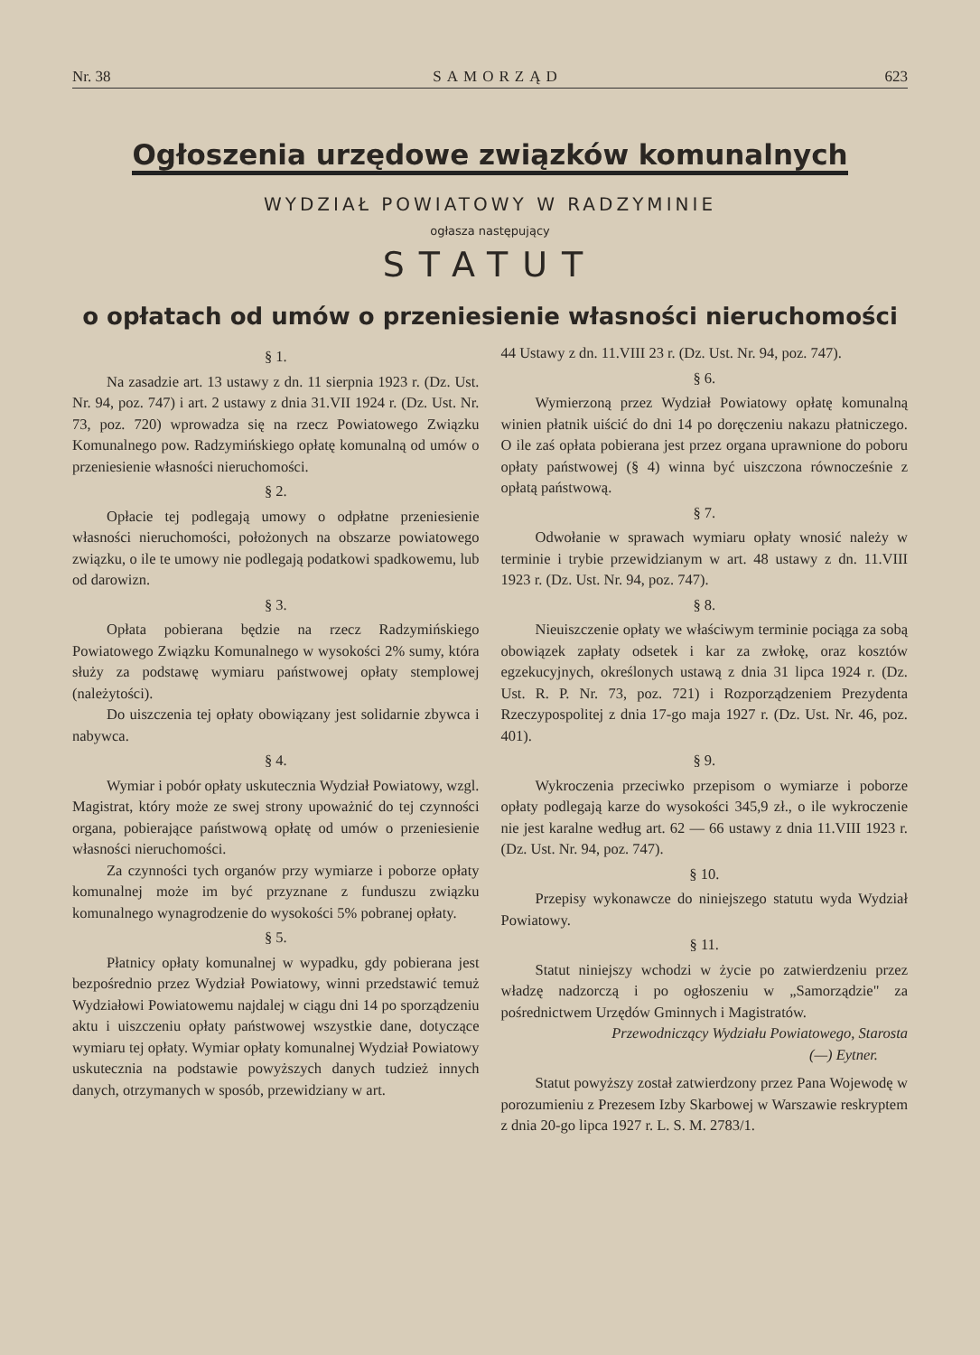Nr. 38 SAMORZĄD 623
Ogłoszenia urzędowe związków komunalnych
WYDZIAŁ POWIATOWY W RADZYMINIE
ogłasza następujący
STATUT
o opłatach od umów o przeniesienie własności nieruchomości
§ 1.
Na zasadzie art. 13 ustawy z dn. 11 sierpnia 1923 r. (Dz. Ust. Nr. 94, poz. 747) i art. 2 ustawy z dnia 31.VII 1924 r. (Dz. Ust. Nr. 73, poz. 720) wprowadza się na rzecz Powiatowego Związku Komunalnego pow. Radzymińskiego opłatę komunalną od umów o przeniesienie własności nieruchomości.
§ 2.
Opłacie tej podlegają umowy o odpłatne przeniesienie własności nieruchomości, położonych na obszarze powiatowego związku, o ile te umowy nie podlegają podatkowi spadkowemu, lub od darowizn.
§ 3.
Opłata pobierana będzie na rzecz Radzymińskiego Powiatowego Związku Komunalnego w wysokości 2% sumy, która służy za podstawę wymiaru państwowej opłaty stemplowej (należytości).
Do uiszczenia tej opłaty obowiązany jest solidarnie zbywca i nabywca.
§ 4.
Wymiar i pobór opłaty uskutecznia Wydział Powiatowy, wzgl. Magistrat, który może ze swej strony upoważnić do tej czynności organa, pobierające państwową opłatę od umów o przeniesienie własności nieruchomości.
Za czynności tych organów przy wymiarze i poborze opłaty komunalnej może im być przyznane z funduszu związku komunalnego wynagrodzenie do wysokości 5% pobranej opłaty.
§ 5.
Płatnicy opłaty komunalnej w wypadku, gdy pobierana jest bezpośrednio przez Wydział Powiatowy, winni przedstawić temuż Wydziałowi Powiatowemu najdalej w ciągu dni 14 po sporządzeniu aktu i uiszczeniu opłaty państwowej wszystkie dane, dotyczące wymiaru tej opłaty. Wymiar opłaty komunalnej Wydział Powiatowy uskutecznia na podstawie powyższych danych tudzież innych danych, otrzymanych w sposób, przewidziany w art.
44 Ustawy z dn. 11.VIII 23 r. (Dz. Ust. Nr. 94, poz. 747).
§ 6.
Wymierzoną przez Wydział Powiatowy opłatę komunalną winien płatnik uiścić do dni 14 po doręczeniu nakazu płatniczego. O ile zaś opłata pobierana jest przez organa uprawnione do poboru opłaty państwowej (§ 4) winna być uiszczona równocześnie z opłatą państwową.
§ 7.
Odwołanie w sprawach wymiaru opłaty wnosić należy w terminie i trybie przewidzianym w art. 48 ustawy z dn. 11.VIII 1923 r. (Dz. Ust. Nr. 94, poz. 747).
§ 8.
Nieuiszczenie opłaty we właściwym terminie pociąga za sobą obowiązek zapłaty odsetek i kar za zwłokę, oraz kosztów egzekucyjnych, określonych ustawą z dnia 31 lipca 1924 r. (Dz. Ust. R. P. Nr. 73, poz. 721) i Rozporządzeniem Prezydenta Rzeczypospolitej z dnia 17-go maja 1927 r. (Dz. Ust. Nr. 46, poz. 401).
§ 9.
Wykroczenia przeciwko przepisom o wymiarze i poborze opłaty podlegają karze do wysokości 345,9 zł., o ile wykroczenie nie jest karalne według art. 62 — 66 ustawy z dnia 11.VIII 1923 r. (Dz. Ust. Nr. 94, poz. 747).
§ 10.
Przepisy wykonawcze do niniejszego statutu wyda Wydział Powiatowy.
§ 11.
Statut niniejszy wchodzi w życie po zatwierdzeniu przez władzę nadzorczą i po ogłoszeniu w „Samorządzie" za pośrednictwem Urzędów Gminnych i Magistratów.
Przewodniczący Wydziału Powiatowego, Starosta
(—) Eytner.
Statut powyższy został zatwierdzony przez Pana Wojewodę w porozumieniu z Prezesem Izby Skarbowej w Warszawie reskryptem z dnia 20-go lipca 1927 r. L. S. M. 2783/1.